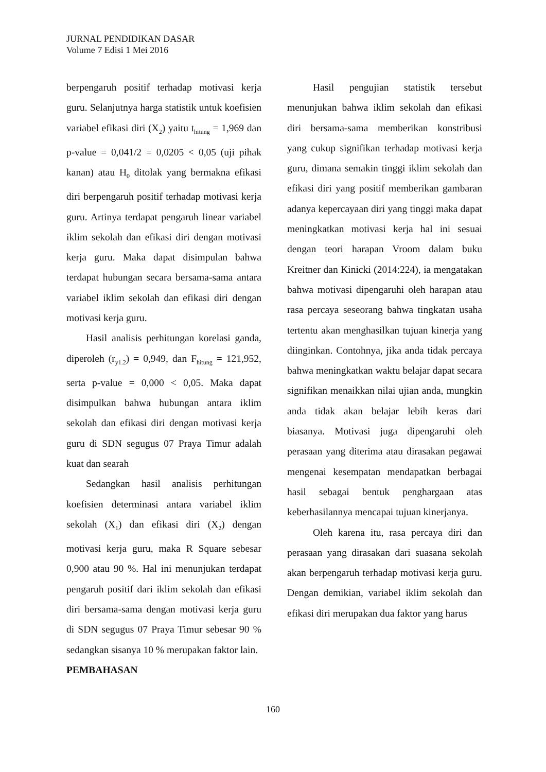JURNAL PENDIDIKAN DASAR
Volume 7 Edisi 1 Mei 2016
berpengaruh positif terhadap motivasi kerja guru. Selanjutnya harga statistik untuk koefisien variabel efikasi diri (X<sub>2</sub>) yaitu t<sub>hitung</sub> = 1,969 dan p-value = 0,041/2 = 0,0205 < 0,05 (uji pihak kanan) atau H<sub>0</sub> ditolak yang bermakna efikasi diri berpengaruh positif terhadap motivasi kerja guru. Artinya terdapat pengaruh linear variabel iklim sekolah dan efikasi diri dengan motivasi kerja guru. Maka dapat disimpulan bahwa terdapat hubungan secara bersama-sama antara variabel iklim sekolah dan efikasi diri dengan motivasi kerja guru.
Hasil analisis perhitungan korelasi ganda, diperoleh (r<sub>y1.2</sub>) = 0,949, dan F<sub>hitung</sub> = 121,952, serta p-value = 0,000 < 0,05. Maka dapat disimpulkan bahwa hubungan antara iklim sekolah dan efikasi diri dengan motivasi kerja guru di SDN segugus 07 Praya Timur adalah kuat dan searah
Sedangkan hasil analisis perhitungan koefisien determinasi antara variabel iklim sekolah (X<sub>1</sub>) dan efikasi diri (X<sub>2</sub>) dengan motivasi kerja guru, maka R Square sebesar 0,900 atau 90 %. Hal ini menunjukan terdapat pengaruh positif dari iklim sekolah dan efikasi diri bersama-sama dengan motivasi kerja guru di SDN segugus 07 Praya Timur sebesar 90 % sedangkan sisanya 10 % merupakan faktor lain.
PEMBAHASAN
Hasil pengujian statistik tersebut menunjukan bahwa iklim sekolah dan efikasi diri bersama-sama memberikan konstribusi yang cukup signifikan terhadap motivasi kerja guru, dimana semakin tinggi iklim sekolah dan efikasi diri yang positif memberikan gambaran adanya kepercayaan diri yang tinggi maka dapat meningkatkan motivasi kerja hal ini sesuai dengan teori harapan Vroom dalam buku Kreitner dan Kinicki (2014:224), ia mengatakan bahwa motivasi dipengaruhi oleh harapan atau rasa percaya seseorang bahwa tingkatan usaha tertentu akan menghasilkan tujuan kinerja yang diinginkan. Contohnya, jika anda tidak percaya bahwa meningkatkan waktu belajar dapat secara signifikan menaikkan nilai ujian anda, mungkin anda tidak akan belajar lebih keras dari biasanya. Motivasi juga dipengaruhi oleh perasaan yang diterima atau dirasakan pegawai mengenai kesempatan mendapatkan berbagai hasil sebagai bentuk penghargaan atas keberhasilannya mencapai tujuan kinerjanya.
Oleh karena itu, rasa percaya diri dan perasaan yang dirasakan dari suasana sekolah akan berpengaruh terhadap motivasi kerja guru. Dengan demikian, variabel iklim sekolah dan efikasi diri merupakan dua faktor yang harus
160